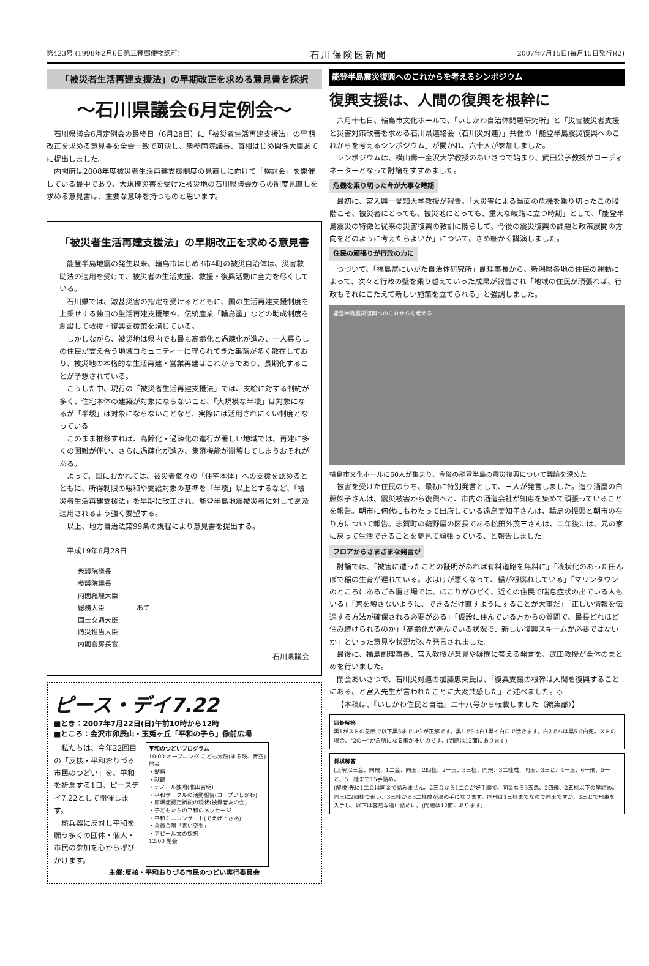第423号 (1998年2月6日第三種郵便物認可) 石川保険医新聞 2007年7月15日(毎月15日発行)(2)
「被災者生活再建支援法」の早期改正を求める意見書を採択
〜石川県議会6月定例会〜
石川県議会6月定例会の最終日（6月28日）に「被災者生活再建支援法」の早期改正を求める意見書を全会一致で可決し、衆参両院議長、首相はじめ関係大臣あてに提出しました。
内閣府は2008年度被災者生活再建支援制度の見直しに向けて「検討会」を開催している最中であり、大規模災害を受けた被災地の石川県議会からの制度見直しを求める意見書は、重要な意味を持つものと思います。
「被災者生活再建支援法」の早期改正を求める意見書
能登半島地震の発生以来、輪島市はじめ3市4町の被災自治体は、災害救助法の適用を受けて、被災者の生活支援、救援・復興活動に全力を尽くしている。
石川県では、激甚災害の指定を受けるとともに、国の生活再建支援制度を上乗せする独自の生活再建支援策や、伝統産業「輪島塗」などの助成制度を創設して救援・復興支援策を講じている。
しかしながら、被災地は県内でも最も高齢化と過疎化が進み、一人暮らしの住民が支え合う地域コミュニティーに守られてきた集落が多く散在しており、被災地の本格的な生活再建・営業再建はこれからであり、長期化することが予想されている。
こうした中、現行の「被災者生活再建支援法」では、支給に対する制約が多く、住宅本体の建築が対象にならないこと、「大規模な半壊」は対象になるが「半壊」は対象にならないことなど、実際には活用されにくい制度となっている。
このまま推移すれば、高齢化・過疎化の進行が著しい地域では、再建に多くの困難が伴い、さらに過疎化が進み、集落機能が崩壊してしまうおそれがある。
よって、国におかれては、被災者個々の「住宅本体」への支援を認めるとともに、所得制限の緩和や支給対象の基準を「半壊」以上とするなど、「被災者生活再建支援法」を早期に改正され、能登半島地震被災者に対して遡及適用されるよう強く要望する。
以上、地方自治法第99条の規程により意見書を提出する。
平成19年6月28日
衆議院議長
参議院議長
内閣総理大臣
総務大臣
国土交通大臣
防災担当大臣
内閣官房長官
あて
石川県議会
ピース・デイ7.22
■とき：2007年7月22日(日)午前10時から12時
■ところ：金沢市卯辰山・玉兎ヶ丘「平和の子ら」像前広場
私たちは、今年22回目の「反核・平和おりづる市民のつどい」を、平和を祈念する1日、ピースデイ7.22として開催します。
核兵器に反対し平和を願う多くの団体・個人・市民の参加を心から呼びかけます。
平和のつどいプログラム
10:00 オープニング こども太鼓(まる鼓、青空)
開会
・黙祷
・献鶴
・テノール独唱(北山吉明)
・平和サークルの活動報告(コープいしかわ)
・原爆症認定訴訟の現状(被爆者友の会)
・子どもたちの平和のメッセージ
・平和ミニコンサート(でえげっさあ)
・全員合唱「青い空を」
・アピール文の採択
12:00 閉会
主催:反核・平和おりづる市民のつどい実行委員会
能登半島震災復興へのこれからを考えるシンポジウム
復興支援は、人間の復興を根幹に
六月十七日、輪島市文化ホールで、「いしかわ自治体問題研究所」と「災害被災者支援と災害対策改善を求める石川県連絡会（石川災対連）」共催の「能登半島震災復興へのこれからを考えるシンポジウム」が開かれ、六十人が参加しました。
シンポジウムは、横山壽一金沢大学教授のあいさつで始まり、武田公子教授がコーディネーターとなって討論をすすめました。
危機を乗り切った今が大事な時期
最初に、宮入興一愛知大学教授が報告。「大災害による当面の危機を乗り切ったこの段階こそ、被災者にとっても、被災地にとっても、重大な岐路に立つ時期」として、「能登半島震災の特徴と従来の災害復興の教訓に照らして、今後の震災復興の課題と政策展開の方向をどのように考えたらよいか」について、きめ細かく講演しました。
住民の頑張りが行政の力に
つづいて、「福島富にいがた自治体研究所」副理事長から、新潟県各地の住民の運動によって、次々と行政の壁を乗り越えていった成果が報告され「地域の住民が頑張れば、行政もそれにこたえて新しい施策を立てられる」と強調しました。
能登半島震災復興へのこれからを考える
輪島市文化ホールに60人が集まり、今後の能登半島の震災復興について議論を深めた
被害を受けた住民のうち、最初に特別発言として、三人が発言しました。造り酒屋の白藤妙子さんは、震災被害から復興へと、市内の酒造会社が知恵を集めて頑張っていることを報告。朝市に何代にもわたって出店している遠島美知子さんは、輪島の振興と朝市の在り方について報告。志賀町の鵜野屋の区長である松田外茂三さんは、二年後には、元の家に戻って生活できることを夢見て頑張っている、と報告しました。
フロアからさまざまな発言が
討論では、「被害に遭ったことの証明があれば有料道路を無料に」「液状化のあった田んぼで稲の生育が遅れている。水はけが悪くなって、稲が根腐れしている」「マリンタウンのところにあるごみ置き場では、ほこりがひどく、近くの住民で喘息症状の出ている人もいる」「家を壊さないように、できるだけ直すようにすることが大事だ」「正しい情報を伝達する方法が確保される必要がある」「仮設に住んでいる方からの質問で、最長どれほど住み続けられるのか」「高齢化が進んでいる状況で、新しい復興スキームが必要ではないか」といった意見や状況が次々発言されました。
最後に、福島副理事長、宮入教授が意見や疑問に答える発言を、武田教授が全体のまとめを行いました。
閉会あいさつで、石川災対連の加藤忠夫氏は、「復興支援の根幹は人間を復興することにある、と宮入先生が言われたことに大変共感した」と述べました。◇
【本稿は、『いしかわ住民と自治』二十八号から転載しました（編集部）】
囲碁解答
黒1がスミの急所で以下黒5までコウが正解です。黒1で5は白1黒イ白ロで活きます。白2でハは黒5で白死。スミの場合、"2の一"が急所になる事が多いのです。(問題は12面にあります)
将棋解答
(正解)2三金、同飛、1二金、同玉、2四桂、2一玉、3三桂、同飛、3二桂成、同玉、3三と、4一玉、6一飛、5一と、5三桂まで15手詰め。
(解説)先に1二金は同金で詰みません。2三金から1二金が好手順で、同金なら3五馬、2四飛、2五桂以下の早詰め。同玉に2四桂で追い、3三桂から3二桂成が決め手になります。同飛は1三桂までなので同玉ですが、3三とで飛車を入手し、以下は容易な追い詰めに。(問題は12面にあります)